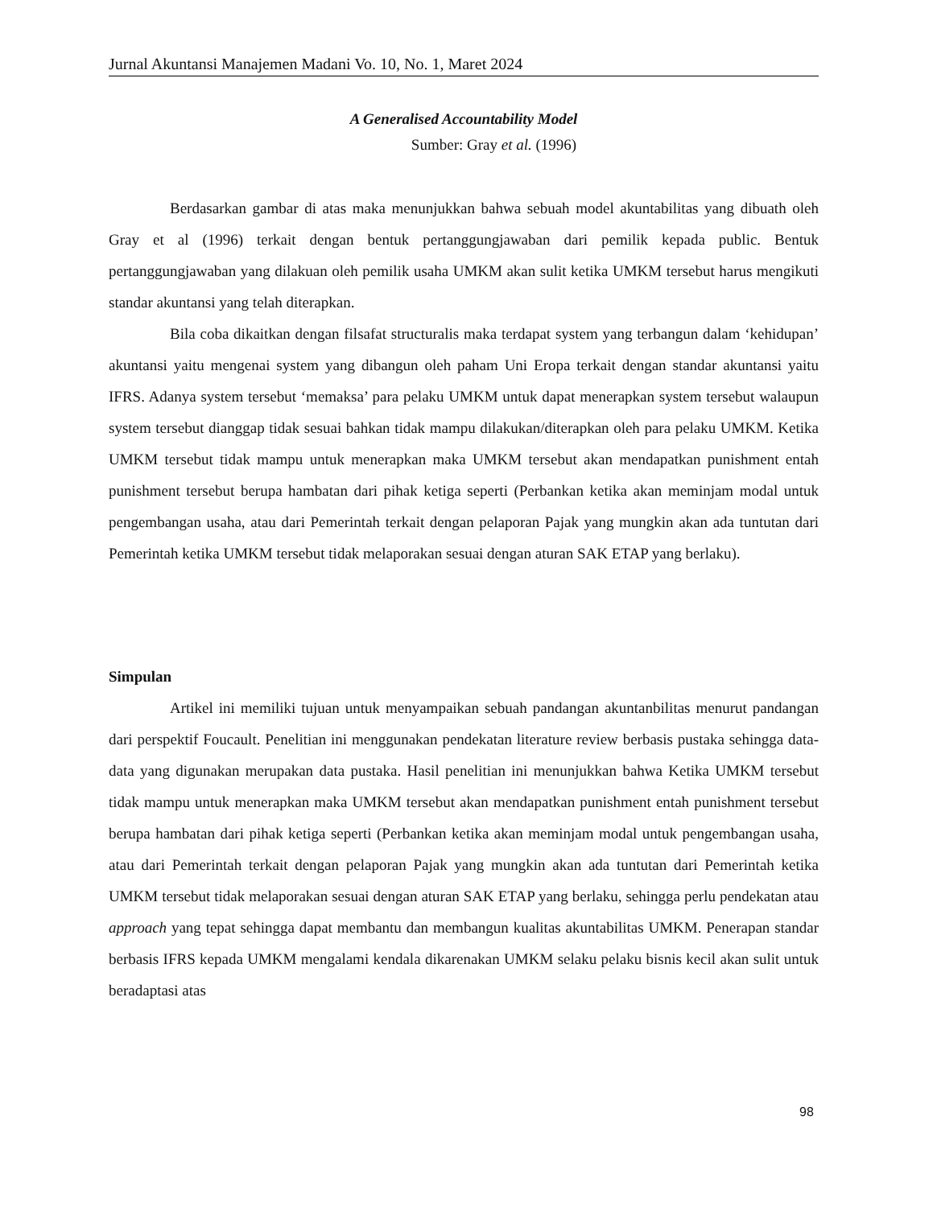Jurnal Akuntansi Manajemen Madani Vo. 10, No. 1, Maret 2024
A Generalised Accountability Model
Sumber: Gray et al. (1996)
Berdasarkan gambar di atas maka menunjukkan bahwa sebuah model akuntabilitas yang dibuath oleh Gray et al (1996) terkait dengan bentuk pertanggungjawaban dari pemilik kepada public. Bentuk pertanggungjawaban yang dilakuan oleh pemilik usaha UMKM akan sulit ketika UMKM tersebut harus mengikuti standar akuntansi yang telah diterapkan.
Bila coba dikaitkan dengan filsafat structuralis maka terdapat system yang terbangun dalam ‘kehidupan’ akuntansi yaitu mengenai system yang dibangun oleh paham Uni Eropa terkait dengan standar akuntansi yaitu IFRS. Adanya system tersebut ‘memaksa’ para pelaku UMKM untuk dapat menerapkan system tersebut walaupun system tersebut dianggap tidak sesuai bahkan tidak mampu dilakukan/diterapkan oleh para pelaku UMKM. Ketika UMKM tersebut tidak mampu untuk menerapkan maka UMKM tersebut akan mendapatkan punishment entah punishment tersebut berupa hambatan dari pihak ketiga seperti (Perbankan ketika akan meminjam modal untuk pengembangan usaha, atau dari Pemerintah terkait dengan pelaporan Pajak yang mungkin akan ada tuntutan dari Pemerintah ketika UMKM tersebut tidak melaporakan sesuai dengan aturan SAK ETAP yang berlaku).
Simpulan
Artikel ini memiliki tujuan untuk menyampaikan sebuah pandangan akuntanbilitas menurut pandangan dari perspektif Foucault. Penelitian ini menggunakan pendekatan literature review berbasis pustaka sehingga data-data yang digunakan merupakan data pustaka. Hasil penelitian ini menunjukkan bahwa Ketika UMKM tersebut tidak mampu untuk menerapkan maka UMKM tersebut akan mendapatkan punishment entah punishment tersebut berupa hambatan dari pihak ketiga seperti (Perbankan ketika akan meminjam modal untuk pengembangan usaha, atau dari Pemerintah terkait dengan pelaporan Pajak yang mungkin akan ada tuntutan dari Pemerintah ketika UMKM tersebut tidak melaporakan sesuai dengan aturan SAK ETAP yang berlaku, sehingga perlu pendekatan atau approach yang tepat sehingga dapat membantu dan membangun kualitas akuntabilitas UMKM. Penerapan standar berbasis IFRS kepada UMKM mengalami kendala dikarenakan UMKM selaku pelaku bisnis kecil akan sulit untuk beradaptasi atas
98